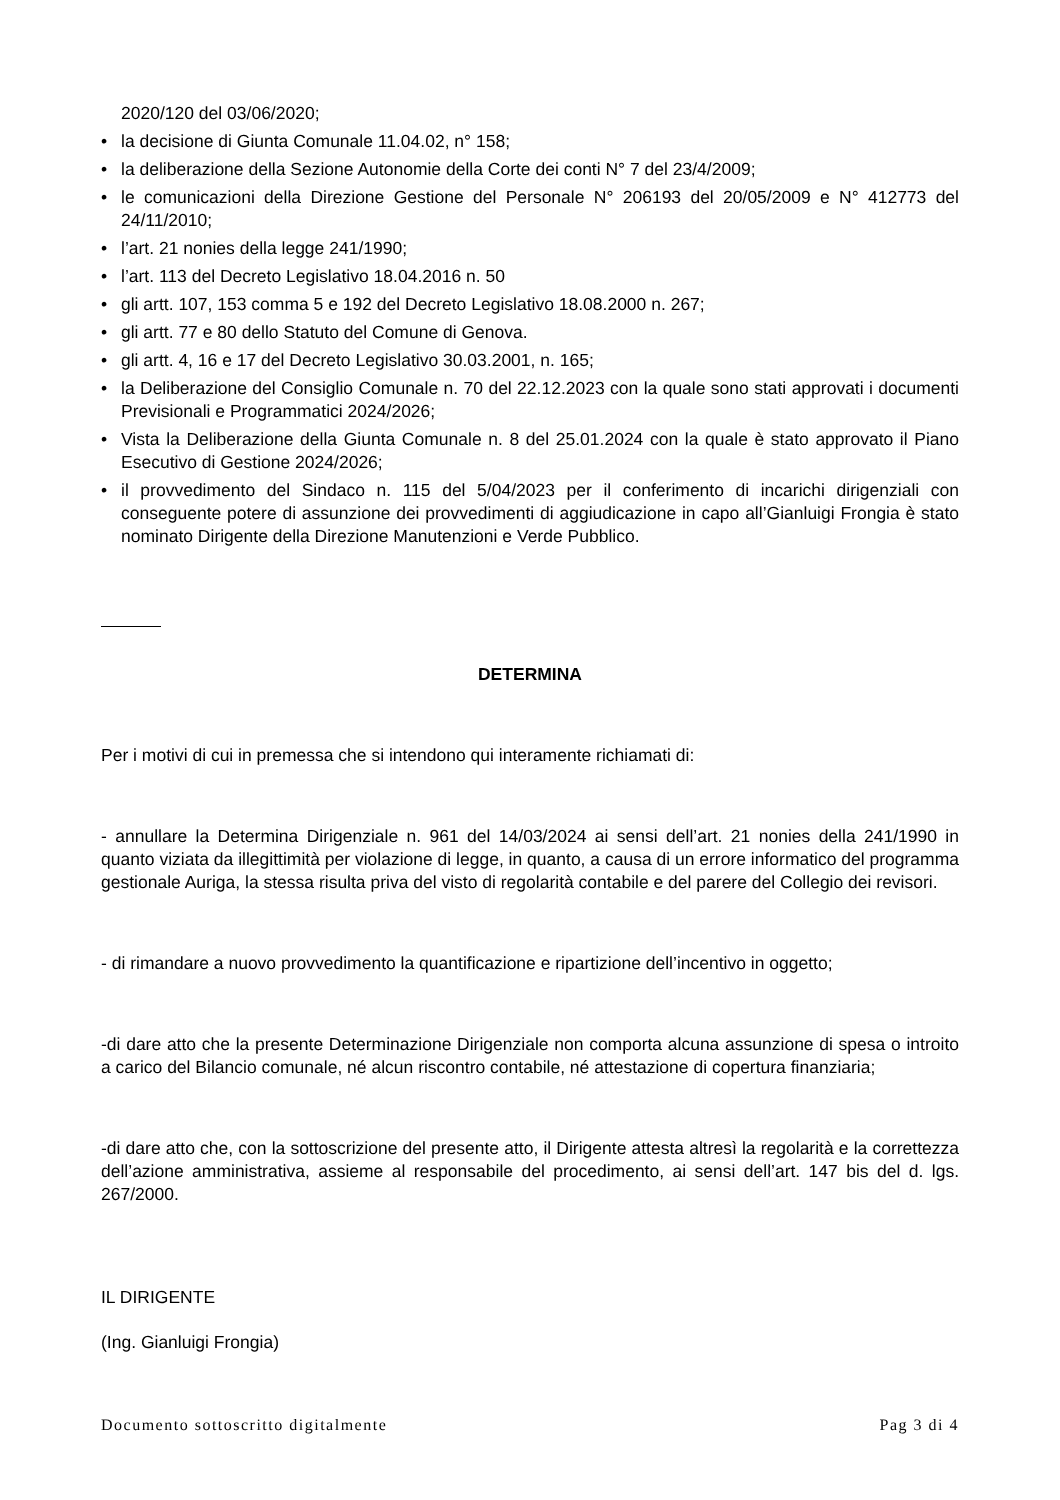2020/120 del 03/06/2020;
• la decisione di Giunta Comunale 11.04.02, n° 158;
• la deliberazione della Sezione Autonomie della Corte dei conti N° 7 del 23/4/2009;
• le comunicazioni della Direzione Gestione del Personale N° 206193 del 20/05/2009 e N° 412773 del 24/11/2010;
• l’art. 21 nonies della legge 241/1990;
• l’art. 113 del Decreto Legislativo 18.04.2016 n. 50
• gli artt. 107, 153 comma 5 e 192 del Decreto Legislativo 18.08.2000 n. 267;
• gli artt. 77 e 80 dello Statuto del Comune di Genova.
• gli artt. 4, 16 e 17 del Decreto Legislativo 30.03.2001, n. 165;
• la Deliberazione del Consiglio Comunale n. 70 del 22.12.2023 con la quale sono stati approvati i documenti Previsionali e Programmatici 2024/2026;
• Vista la Deliberazione della Giunta Comunale n. 8 del 25.01.2024 con la quale è stato approvato il Piano Esecutivo di Gestione 2024/2026;
• il provvedimento del Sindaco n. 115 del 5/04/2023 per il conferimento di incarichi dirigenziali con conseguente potere di assunzione dei provvedimenti di aggiudicazione in capo all’Gianluigi Frongia è stato nominato Dirigente della Direzione Manutenzioni e Verde Pubblico.
DETERMINA
Per i motivi di cui in premessa che si intendono qui interamente richiamati di:
- annullare la Determina Dirigenziale n. 961 del 14/03/2024 ai sensi dell’art. 21 nonies della 241/1990 in quanto viziata da illegittimità per violazione di legge, in quanto, a causa di un errore informatico del programma gestionale Auriga, la stessa risulta priva del visto di regolarità contabile e del parere del Collegio dei revisori.
- di rimandare a nuovo provvedimento la quantificazione e ripartizione dell’incentivo in oggetto;
-di dare atto che la presente Determinazione Dirigenziale non comporta alcuna assunzione di spesa o introito a carico del Bilancio comunale, né alcun riscontro contabile, né attestazione di copertura finanziaria;
-di dare atto che, con la sottoscrizione del presente atto, il Dirigente attesta altresì la regolarità e la correttezza dell’azione amministrativa, assieme al responsabile del procedimento, ai sensi dell’art. 147 bis del d. lgs. 267/2000.
IL DIRIGENTE
(Ing. Gianluigi Frongia)
Documento sottoscritto digitalmente Pag 3 di 4